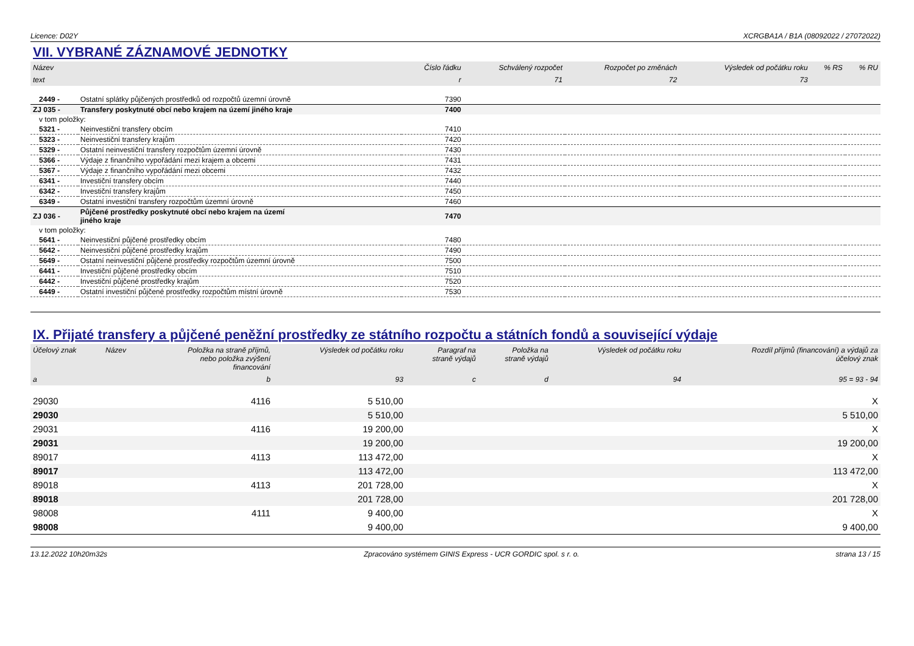Licence: D02Y XCRGBA1A / B1A (08092022 / 27072022)
VII. VYBRANÉ ZÁZNAMOVÉ JEDNOTKY
| Název | | Číslo řádku | Schválený rozpočet | Rozpočet po změnách | Výsledek od počátku roku | % RS | % RU |
| --- | --- | --- | --- | --- | --- | --- | --- |
| text | | r | 71 | 72 | 73 | | |
| 2449 - | Ostatní splátky půjčených prostředků od rozpočtů územní úrovně | 7390 | | | | | |
| ZJ 035 - | Transfery poskytnuté obcí nebo krajem na území jiného kraje | 7400 | | | | | |
| v tom položky: | | | | | | | |
| 5321 - | Neinvestiční transfery obcím | 7410 | | | | | |
| 5323 - | Neinvestiční transfery krajům | 7420 | | | | | |
| 5329 - | Ostatní neinvestiční transfery rozpočtům územní úrovně | 7430 | | | | | |
| 5366 - | Výdaje z finančního vypořádání mezi krajem a obcemi | 7431 | | | | | |
| 5367 - | Výdaje z finančního vypořádání mezi obcemi | 7432 | | | | | |
| 6341 - | Investiční transfery obcím | 7440 | | | | | |
| 6342 - | Investiční transfery krajům | 7450 | | | | | |
| 6349 - | Ostatní investiční transfery rozpočtům územní úrovně | 7460 | | | | | |
| ZJ 036 - | Půjčené prostředky poskytnuté obcí nebo krajem na území jiného kraje | 7470 | | | | | |
| v tom položky: | | | | | | | |
| 5641 - | Neinvestiční půjčené prostředky obcím | 7480 | | | | | |
| 5642 - | Neinvestiční půjčené prostředky krajům | 7490 | | | | | |
| 5649 - | Ostatní neinvestiční půjčené prostředky rozpočtům územní úrovně | 7500 | | | | | |
| 6441 - | Investiční půjčené prostředky obcím | 7510 | | | | | |
| 6442 - | Investiční půjčené prostředky krajům | 7520 | | | | | |
| 6449 - | Ostatní investiční půjčené prostředky rozpočtům místní úrovně | 7530 | | | | | |
IX. Přijaté transfery a půjčené peněžní prostředky ze státního rozpočtu a státních fondů a související výdaje
| Účelový znak | Název | Položka na straně příjmů, nebo položka zvýšení financování | Výsledek od počátku roku | Paragraf na straně výdajů | Položka na straně výdajů | Výsledek od počátku roku | Rozdíl příjmů (financování) a výdajů za účelový znak |
| --- | --- | --- | --- | --- | --- | --- | --- |
| a | | b | 93 | c | d | 94 | 95 = 93 - 94 |
| 29030 | | 4116 | 5 510,00 | | | | X |
| 29030 | | | 5 510,00 | | | | 5 510,00 |
| 29031 | | 4116 | 19 200,00 | | | | X |
| 29031 | | | 19 200,00 | | | | 19 200,00 |
| 89017 | | 4113 | 113 472,00 | | | | X |
| 89017 | | | 113 472,00 | | | | 113 472,00 |
| 89018 | | 4113 | 201 728,00 | | | | X |
| 89018 | | | 201 728,00 | | | | 201 728,00 |
| 98008 | | 4111 | 9 400,00 | | | | X |
| 98008 | | | 9 400,00 | | | | 9 400,00 |
13.12.2022 10h20m32s Zpracováno systémem GINIS Express - UCR GORDIC spol. s r. o. strana 13 / 15